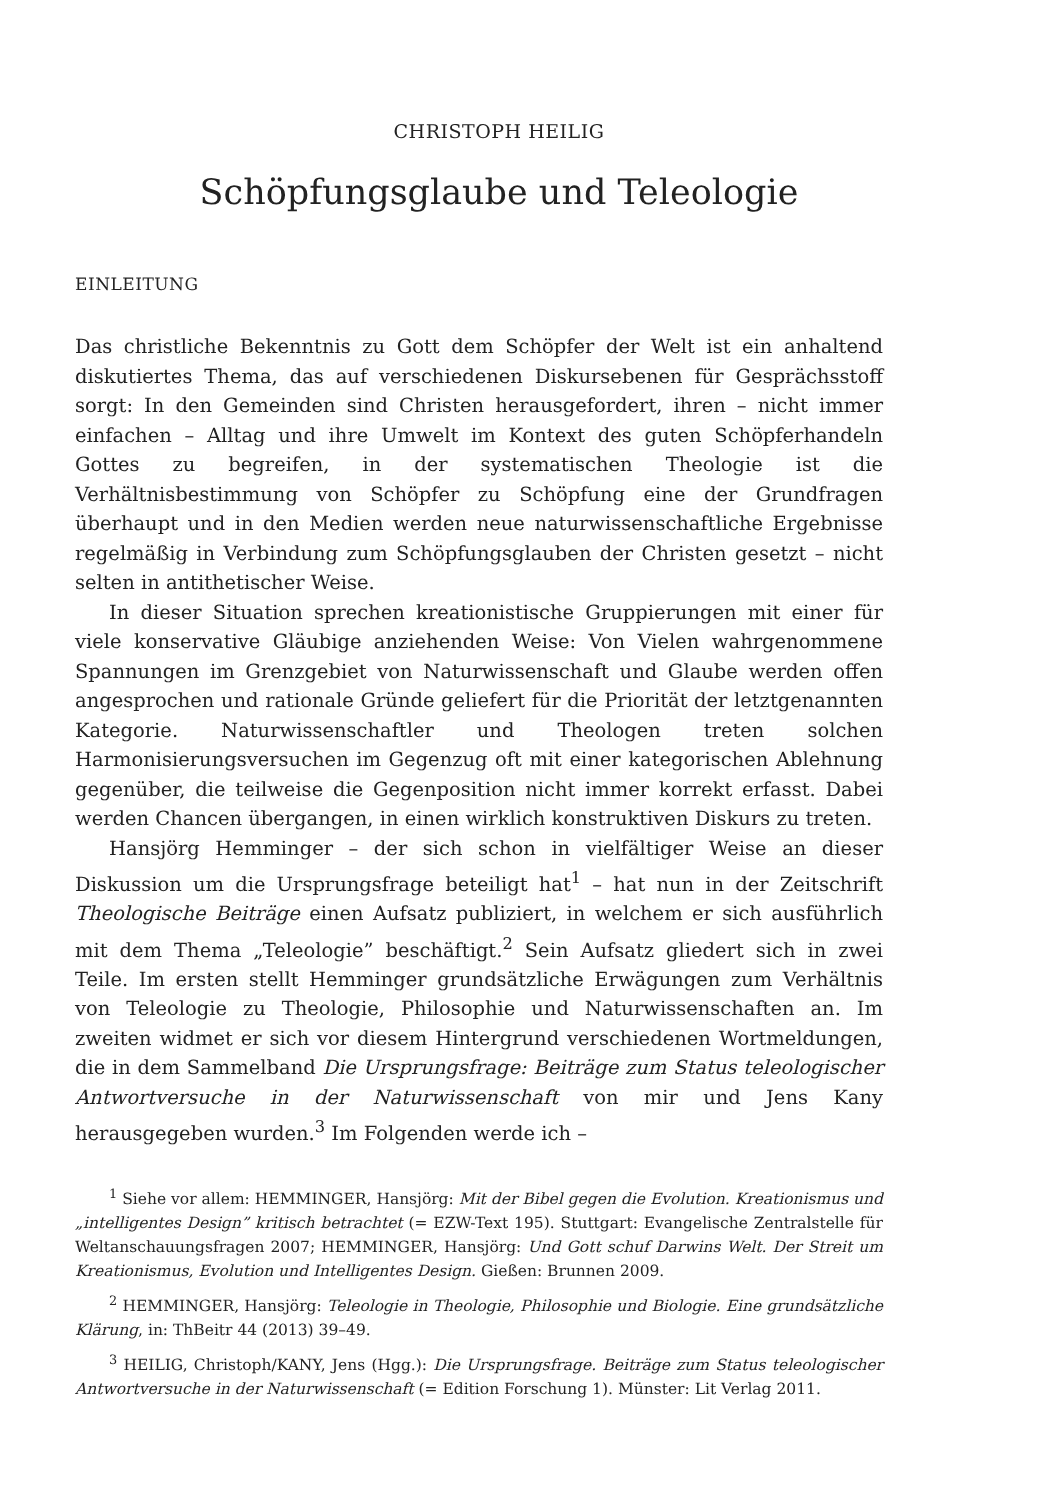CHRISTOPH HEILIG
Schöpfungsglaube und Teleologie
EINLEITUNG
Das christliche Bekenntnis zu Gott dem Schöpfer der Welt ist ein anhaltend diskutiertes Thema, das auf verschiedenen Diskursebenen für Gesprächsstoff sorgt: In den Gemeinden sind Christen herausgefordert, ihren – nicht immer einfachen – Alltag und ihre Umwelt im Kontext des guten Schöpferhandeln Gottes zu begreifen, in der systematischen Theologie ist die Verhältnisbestimmung von Schöpfer zu Schöpfung eine der Grundfragen überhaupt und in den Medien werden neue naturwissenschaftliche Ergebnisse regelmäßig in Verbindung zum Schöpfungsglauben der Christen gesetzt – nicht selten in antithetischer Weise.
In dieser Situation sprechen kreationistische Gruppierungen mit einer für viele konservative Gläubige anziehenden Weise: Von Vielen wahrgenommene Spannungen im Grenzgebiet von Naturwissenschaft und Glaube werden offen angesprochen und rationale Gründe geliefert für die Priorität der letztgenannten Kategorie. Naturwissenschaftler und Theologen treten solchen Harmonisierungsversuchen im Gegenzug oft mit einer kategorischen Ablehnung gegenüber, die teilweise die Gegenposition nicht immer korrekt erfasst. Dabei werden Chancen übergangen, in einen wirklich konstruktiven Diskurs zu treten.
Hansjörg Hemminger – der sich schon in vielfältiger Weise an dieser Diskussion um die Ursprungsfrage beteiligt hat<sup>1</sup> – hat nun in der Zeitschrift Theologische Beiträge einen Aufsatz publiziert, in welchem er sich ausführlich mit dem Thema „Teleologie” beschäftigt.<sup>2</sup> Sein Aufsatz gliedert sich in zwei Teile. Im ersten stellt Hemminger grundsätzliche Erwägungen zum Verhältnis von Teleologie zu Theologie, Philosophie und Naturwissenschaften an. Im zweiten widmet er sich vor diesem Hintergrund verschiedenen Wortmeldungen, die in dem Sammelband Die Ursprungsfrage: Beiträge zum Status teleologischer Antwortversuche in der Naturwissenschaft von mir und Jens Kany herausgegeben wurden.<sup>3</sup> Im Folgenden werde ich –
<sup>1</sup> Siehe vor allem: HEMMINGER, Hansjörg: Mit der Bibel gegen die Evolution. Kreationismus und „intelligentes Design” kritisch betrachtet (= EZW-Text 195). Stuttgart: Evangelische Zentralstelle für Weltanschauungsfragen 2007; HEMMINGER, Hansjörg: Und Gott schuf Darwins Welt. Der Streit um Kreationismus, Evolution und Intelligentes Design. Gießen: Brunnen 2009.
<sup>2</sup> HEMMINGER, Hansjörg: Teleologie in Theologie, Philosophie und Biologie. Eine grundsätzliche Klärung, in: ThBeitr 44 (2013) 39–49.
<sup>3</sup> HEILIG, Christoph/KANY, Jens (Hgg.): Die Ursprungsfrage. Beiträge zum Status teleologischer Antwortversuche in der Naturwissenschaft (= Edition Forschung 1). Münster: Lit Verlag 2011.